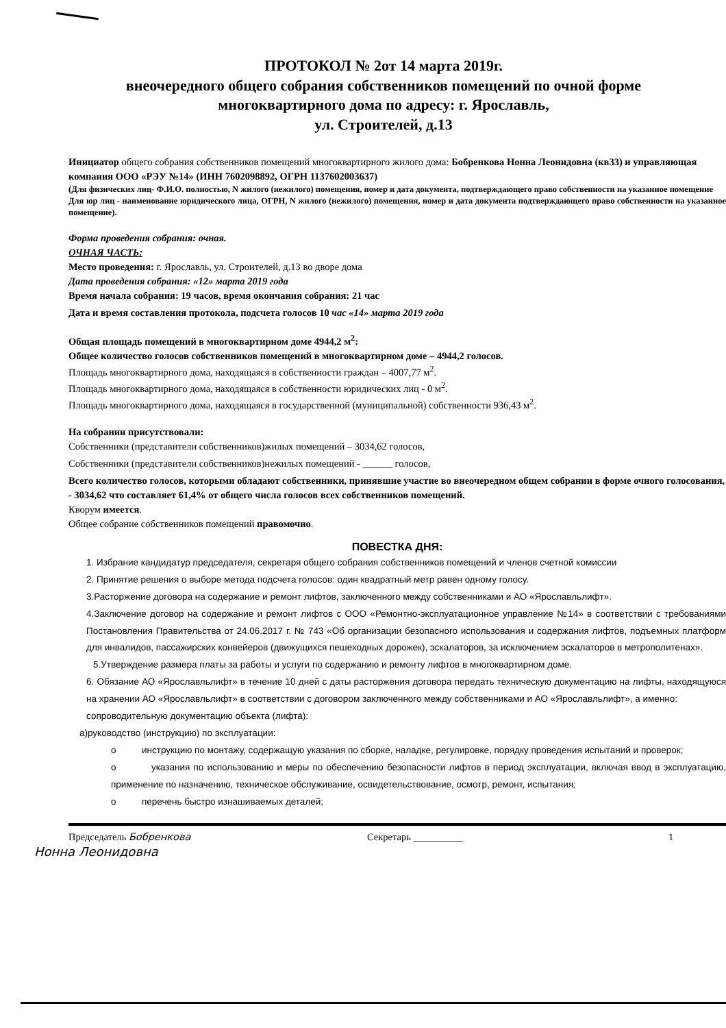ПРОТОКОЛ № 2от 14 марта 2019г.
внеочередного общего собрания собственников помещений по очной форме
многоквартирного дома по адресу: г. Ярославль,
ул. Строителей, д.13
Инициатор общего собрания собственников помещений многоквартирного жилого дома: Бобренкова Нонна Леонидовна (кв33) и управляющая компания ООО «РЭУ №14» (ИНН 7602098892, ОГРН 1137602003637)
(Для физических лиц- Ф.И.О. полностью, N жилого (нежилого) помещения, номер и дата документа, подтверждающего право собственности на указанное помещение
Для юр лиц - наименование юридического лица, ОГРН, N жилого (нежилого) помещения, номер и дата документа подтверждающего право собственности на указанное помещение).
Форма проведения собрания: очная.
ОЧНАЯ ЧАСТЬ:
Место проведения: г. Ярославль, ул. Строителей, д.13 во дворе дома
Дата проведения собрания: «12» марта 2019 года
Время начала собрания: 19 часов, время окончания собрания: 21 час
Дата и время составления протокола, подсчета голосов 10 час «14» марта 2019 года
Общая площадь помещений в многоквартирном доме 4944,2 м<sup>2</sup>:
Общее количество голосов собственников помещений в многоквартирном доме – 4944,2 голосов.
Площадь многоквартирного дома, находящаяся в собственности граждан – 4007,77 м<sup>2</sup>.
Площадь многоквартирного дома, находящаяся в собственности юридических лиц - 0 м<sup>2</sup>.
Площадь многоквартирного дома, находящаяся в государственной (муниципальной) собственности 936,43 м<sup>2</sup>.
На собрании присутствовали:
Собственники (представители собственников)жилых помещений – 3034,62 голосов,
Собственники (представители собственников)нежилых помещений - ______ голосов,
Всего количество голосов, которыми обладают собственники, принявшие участие во внеочередном общем собрании в форме очного голосования, - 3034,62 что составляет 61,4% от общего числа голосов всех собственников помещений.
Кворум имеется.
Общее собрание собственников помещений правомочно.
ПОВЕСТКА ДНЯ:
1. Избрание кандидатур председателя, секретаря общего собрания собственников помещений и членов счетной комиссии
2. Принятие решения о выборе метода подсчета голосов: один квадратный метр равен одному голосу.
3.Расторжение договора на содержание и ремонт лифтов, заключенного между собственниками и АО «Ярославльлифт».
4.Заключение договор на содержание и ремонт лифтов с ООО «Ремонтно-эксплуатационное управление №14» в соответствии с требованиями Постановления Правительства от 24.06.2017 г. № 743 «Об организации безопасного использования и содержания лифтов, подъемных платформ для инвалидов, пассажирских конвейеров (движущихся пешеходных дорожек), эскалаторов, за исключением эскалаторов в метрополитенах».
5.Утверждение размера платы за работы и услуги по содержанию и ремонту лифтов в многоквартирном доме.
6. Обязание АО «Ярославльлифт» в течение 10 дней с даты расторжения договора передать техническую документацию на лифты, находящуюся на хранении АО «Ярославльлифт» в соответствии с договором заключенного между собственниками и АО «Ярославльлифт», а именно:
сопроводительную документацию объекта (лифта):
а)руководство (инструкцию) по эксплуатации:
о инструкцию по монтажу, содержащую указания по сборке, наладке, регулировке, порядку проведения испытаний и проверок;
о указания по использованию и меры по обеспечению безопасности лифтов в период эксплуатации, включая ввод в эксплуатацию, применение по назначению, техническое обслуживание, освидетельствование, осмотр, ремонт, испытания;
о перечень быстро изнашиваемых деталей;
Председатель Бобренкова Секретарь __________ 1
Нонна Леонидовна